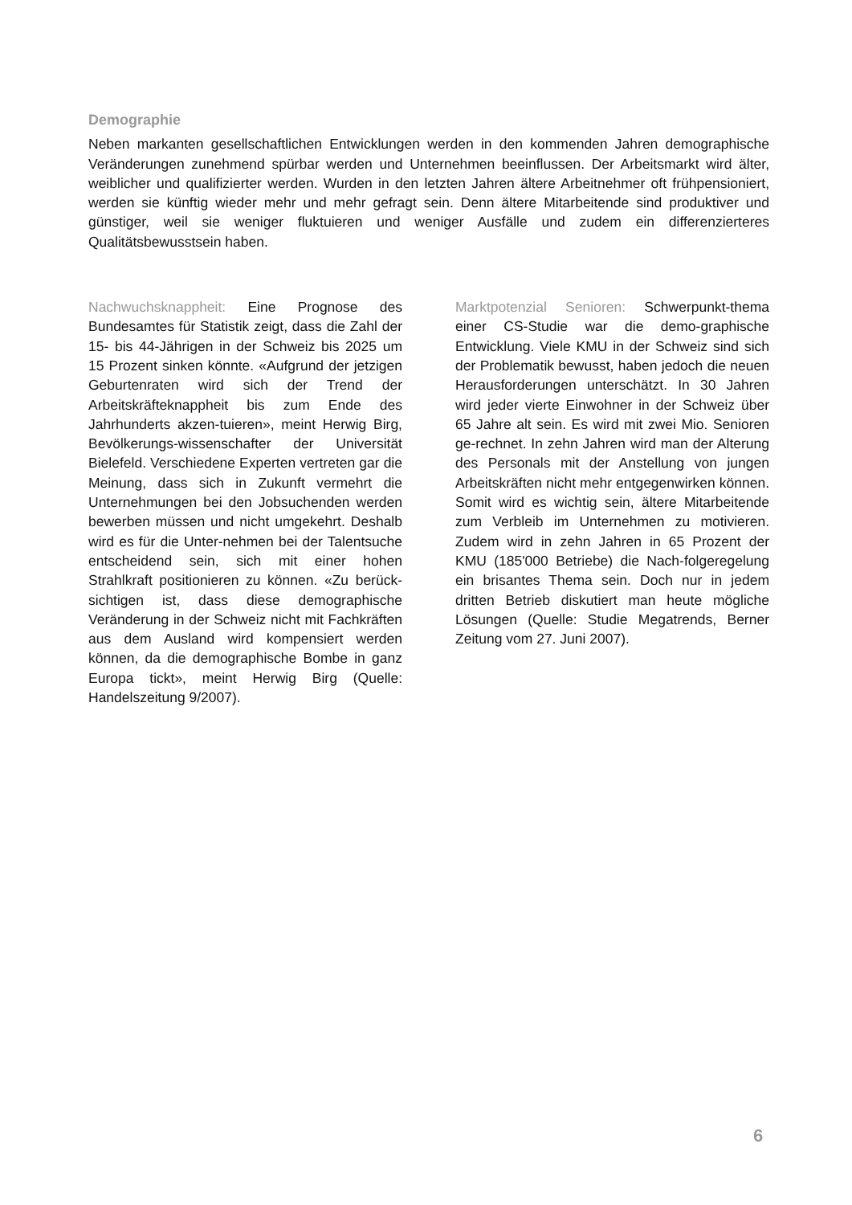Demographie
Neben markanten gesellschaftlichen Entwicklungen werden in den kommenden Jahren demographische Veränderungen zunehmend spürbar werden und Unternehmen beeinflussen. Der Arbeitsmarkt wird älter, weiblicher und qualifizierter werden. Wurden in den letzten Jahren ältere Arbeitnehmer oft frühpensioniert, werden sie künftig wieder mehr und mehr gefragt sein. Denn ältere Mitarbeitende sind produktiver und günstiger, weil sie weniger fluktuieren und weniger Ausfälle und zudem ein differenzierteres Qualitätsbewusstsein haben.
Nachwuchsknappheit: Eine Prognose des Bundesamtes für Statistik zeigt, dass die Zahl der 15- bis 44-Jährigen in der Schweiz bis 2025 um 15 Prozent sinken könnte. «Aufgrund der jetzigen Geburtenraten wird sich der Trend der Arbeitskräfteknappheit bis zum Ende des Jahrhunderts akzen-tuieren», meint Herwig Birg, Bevölkerungs-wissenschafter der Universität Bielefeld. Verschiedene Experten vertreten gar die Meinung, dass sich in Zukunft vermehrt die Unternehmungen bei den Jobsuchenden werden bewerben müssen und nicht umgekehrt. Deshalb wird es für die Unter-nehmen bei der Talentsuche entscheidend sein, sich mit einer hohen Strahlkraft positionieren zu können. «Zu berück-sichtigen ist, dass diese demographische Veränderung in der Schweiz nicht mit Fachkräften aus dem Ausland wird kompensiert werden können, da die demographische Bombe in ganz Europa tickt», meint Herwig Birg (Quelle: Handelszeitung 9/2007).
Marktpotenzial Senioren: Schwerpunkt-thema einer CS-Studie war die demo-graphische Entwicklung. Viele KMU in der Schweiz sind sich der Problematik bewusst, haben jedoch die neuen Herausforderungen unterschätzt. In 30 Jahren wird jeder vierte Einwohner in der Schweiz über 65 Jahre alt sein. Es wird mit zwei Mio. Senioren ge-rechnet. In zehn Jahren wird man der Alterung des Personals mit der Anstellung von jungen Arbeitskräften nicht mehr entgegenwirken können. Somit wird es wichtig sein, ältere Mitarbeitende zum Verbleib im Unternehmen zu motivieren. Zudem wird in zehn Jahren in 65 Prozent der KMU (185'000 Betriebe) die Nach-folgeregelung ein brisantes Thema sein. Doch nur in jedem dritten Betrieb diskutiert man heute mögliche Lösungen (Quelle: Studie Megatrends, Berner Zeitung vom 27. Juni 2007).
6